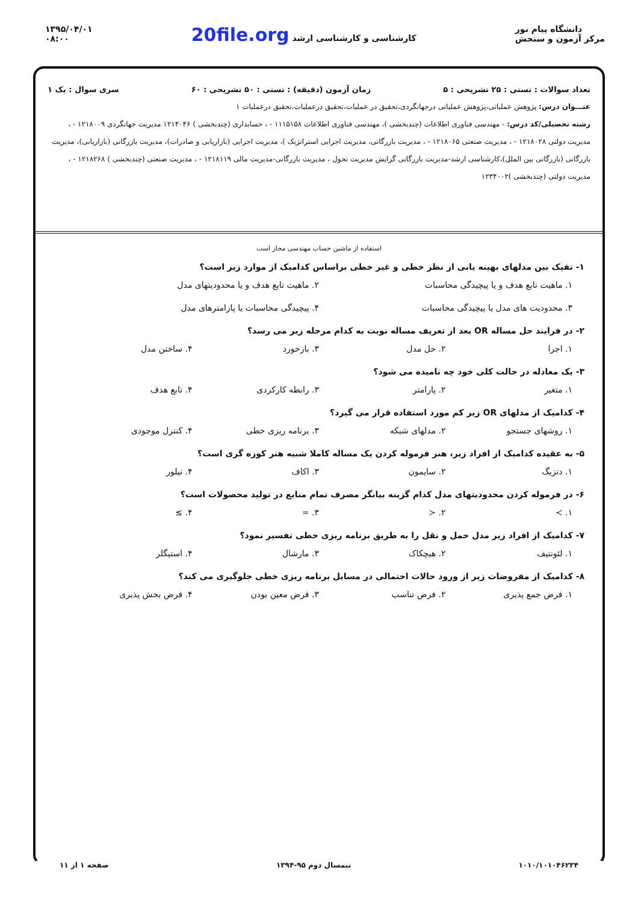۱۳۹۵/۰۴/۰۱
۰۸:۰۰
20file.org کارشناسی و کارشناسی ارشد
دانشگاه پیام نور
مرکز آزمون و سنجش
تعداد سوالات : تستی : ۲۵ تشریحی : ۵ زمان آزمون (دقیقه) : تستی : ۵۰ تشریحی : ۶۰ سری سوال : یک ۱
عنـــوان درس: پژوهش عملیاتی،پژوهش عملیاتی درجهانگردی،تحقیق در عملیات،تحقیق درعملیات،تحقیق درعملیات ۱
رشته تحصیلی/کد درس: - مهندسی فناوری اطلاعات (چندبخشی )، مهندسی فناوری اطلاعات ۱۱۱۵۱۵۸ - ، حسابداری (چندبخشی ) ۱۲۱۴۰۴۶ مدیریت جهانگردی ۱۲۱۸۰۰۹ - ، مدیریت دولتی ۱۲۱۸۰۲۸ - ، مدیریت صنعتی ۱۲۱۸۰۶۵ - ، مدیریت بازرگانی، مدیریت اجرایی استراتژیک )، مدیریت اجرایی (بازاریابی و صادرات)، مدیریت بازرگانی (بازاریابی)، مدیریت بازرگانی (بازرگانی بین الملل)،کارشناسی ارشد-مدیریت بازرگانی گرایش مدیریت تحول ، مدیریت بازرگانی-مدیریت مالی ۱۲۱۸۱۱۹ - ، مدیریت صنعتی (چندبخشی ) ۱۲۱۸۲۶۸ - ، مدیریت دولتی (چندبخشی )۱۲۳۴۰۰۲
استفاده از ماشین حساب مهندسی مجاز است
۱- تفیک بین مدلهای بهینه یابی از نظر خطی و غیر خطی براساس کدامیک از موارد زیر است؟
۱. ماهیت تابع هدف و یا پیچیدگی محاسبات
۲. ماهیت تابع هدف و یا محدودیتهای مدل
۳. محدودیت های مدل یا پیچیدگی محاسبات
۴. پیچیدگی محاسبات یا پارامترهای مدل
۲- در فرایند حل مساله OR بعد از تعریف مساله نوبت به کدام مرحله زیر می رسد؟
۱. اجرا ۲. حل مدل ۳. بازخورد ۴. ساختن مدل
۳- یک معادله در حالت کلی خود چه نامیده می شود؟
۱. متغیر ۲. پارامتر ۳. رابطه کارکردی ۴. تابع هدف
۴- کدامیک از مدلهای OR زیر کم مورد استفاده قرار می گیرد؟
۱. روشهای جستجو ۲. مدلهای شبکه ۳. برنامه ریزی خطی ۴. کنترل موجودی
۵- به عقیده کدامیک از افراد زیر، هنر فرموله کردن یک مساله کاملا شبیه هنر کوزه گری است؟
۱. دتزیگ ۲. سایمون ۳. اکاف ۴. تیلور
۶- در فرموله کردن محدودیتهای مدل کدام گزینه بیانگر مصرف تمام منابع در تولید محصولات است؟
۱. ≻ ۲. ≺ ۳. = ۴. ≥
۷- کدامیک از افراد زیر مدل حمل و نقل را به طریق برنامه ریزی خطی تفسیر نمود؟
۱. لئونتیف ۲. هیچکاک ۳. مارشال ۴. استیگلر
۸- کدامیک از مفروضات زیر از ورود حالات احتمالی در مسایل برنامه ریزی خطی جلوگیری می کند؟
۱. فرض جمع پذیری ۲. فرض تناسب ۳. فرض معین بودن ۴. فرض بخش پذیری
۱۰۱۰/۱۰۱۰۴۶۲۳۴ نیمسال دوم ۹۵-۱۳۹۴ صفحه ۱ از ۱۱